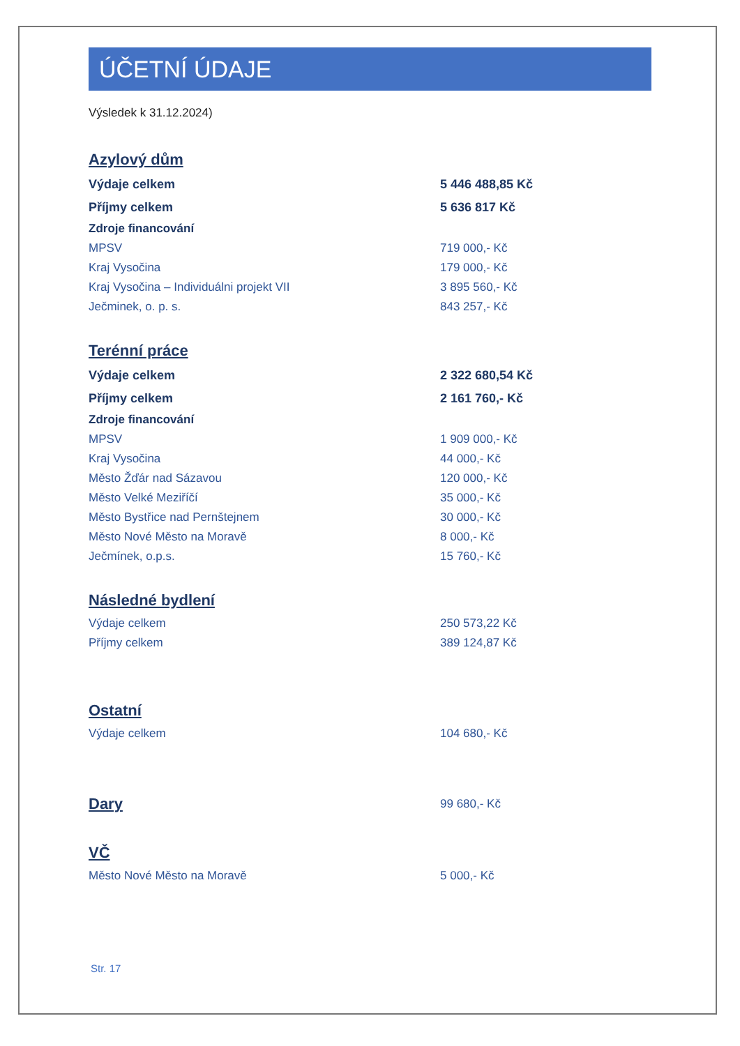ÚČETNÍ ÚDAJE
Výsledek k 31.12.2024)
Azylový dům
| Výdaje celkem | 5 446 488,85 Kč |
| Příjmy celkem | 5 636 817 Kč |
| Zdroje financování | |
| MPSV | 719 000,- Kč |
| Kraj Vysočina | 179 000,- Kč |
| Kraj Vysočina – Individuálni projekt VII | 3 895 560,- Kč |
| Ječminek, o. p. s. | 843 257,- Kč |
Terénní práce
| Výdaje celkem | 2 322 680,54 Kč |
| Příjmy celkem | 2 161 760,- Kč |
| Zdroje financování | |
| MPSV | 1 909 000,- Kč |
| Kraj Vysočina | 44 000,- Kč |
| Město Žďár nad Sázavou | 120 000,- Kč |
| Město Velké Meziříčí | 35 000,- Kč |
| Město Bystřice nad Pernštejnem | 30 000,- Kč |
| Město Nové Město na Moravě | 8 000,- Kč |
| Ječmínek, o.p.s. | 15 760,- Kč |
Následné bydlení
| Výdaje celkem | 250 573,22 Kč |
| Příjmy celkem | 389 124,87 Kč |
Ostatní
| Výdaje celkem | 104 680,- Kč |
| Dary | 99 680,- Kč |
VČ
| Město Nové Město na Moravě | 5 000,- Kč |
Str. 17